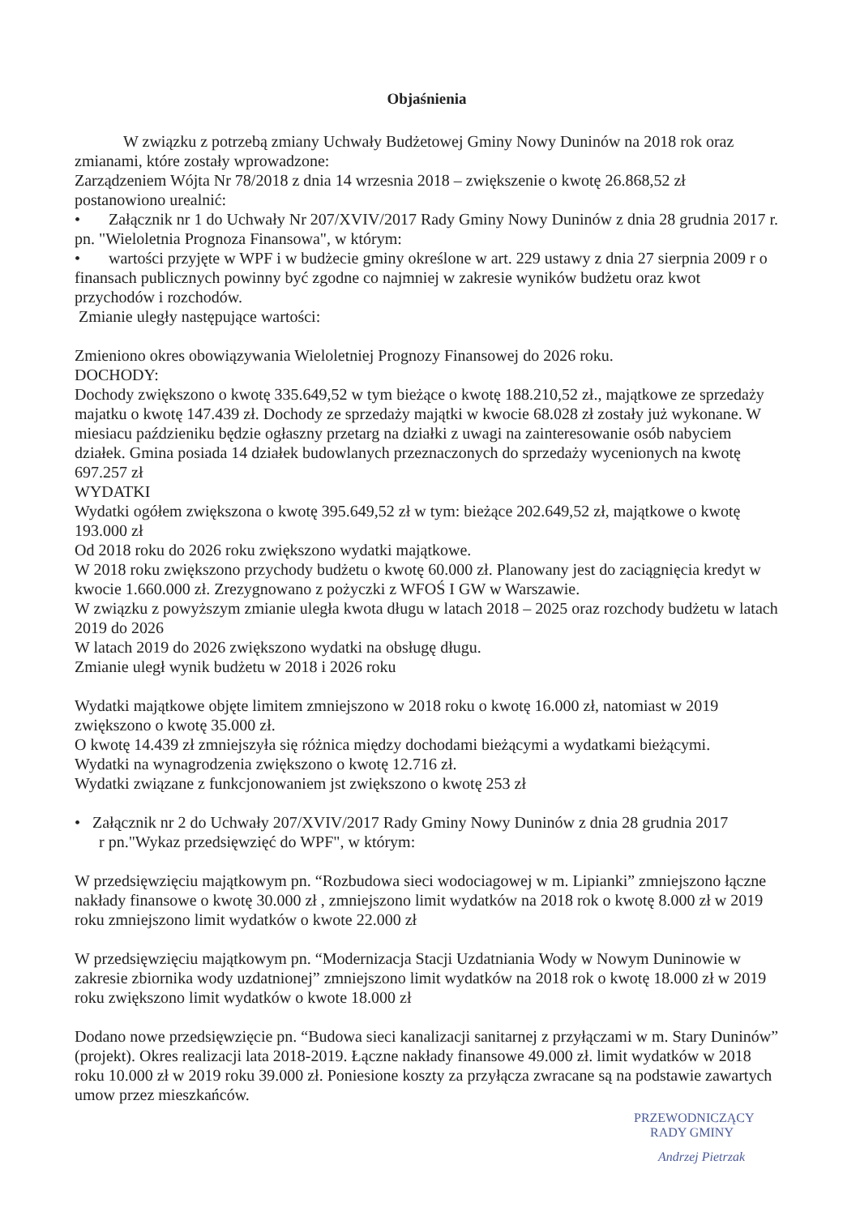Objaśnienia
W związku z potrzebą zmiany Uchwały Budżetowej Gminy Nowy Duninów na 2018 rok oraz zmianami, które zostały wprowadzone:
Zarządzeniem Wójta Nr 78/2018 z dnia 14 wrzesnia 2018 – zwiększenie o kwotę 26.868,52 zł postanowiono urealnić:
• Załącznik nr 1 do Uchwały Nr 207/XVIV/2017 Rady Gminy Nowy Duninów z dnia 28 grudnia 2017 r. pn. "Wieloletnia Prognoza Finansowa", w którym:
• wartości przyjęte w WPF i w budżecie gminy określone w art. 229 ustawy z dnia 27 sierpnia 2009 r o finansach publicznych powinny być zgodne co najmniej w zakresie wyników budżetu oraz kwot przychodów i rozchodów.
Zmianie uległy następujące wartości:
Zmieniono okres obowiązywania Wieloletniej Prognozy Finansowej do 2026 roku.
DOCHODY:
Dochody zwiększono o kwotę 335.649,52 w tym bieżące o kwotę 188.210,52 zł., majątkowe ze sprzedaży majatku o kwotę 147.439 zł. Dochody ze sprzedaży majątki w kwocie 68.028 zł zostały już wykonane. W miesiacu paździeniku będzie ogłaszny przetarg na działki z uwagi na zainteresowanie osób nabyciem działek. Gmina posiada 14 działek budowlanych przeznaczonych do sprzedaży wycenionych na kwotę 697.257 zł
WYDATKI
Wydatki ogółem zwiększona o kwotę 395.649,52 zł w tym: bieżące 202.649,52 zł, majątkowe o kwotę 193.000 zł
Od 2018 roku do 2026 roku zwiększono wydatki majątkowe.
W 2018 roku zwiększono przychody budżetu o kwotę 60.000 zł. Planowany jest do zaciągnięcia kredyt w kwocie 1.660.000 zł. Zrezygnowano z pożyczki z WFOŚ I GW w Warszawie.
W związku z powyższym zmianie uległa kwota długu w latach 2018 – 2025 oraz rozchody budżetu w latach 2019 do 2026
W latach 2019 do 2026 zwiększono wydatki na obsługę długu.
Zmianie uległ wynik budżetu w 2018 i 2026 roku
Wydatki majątkowe objęte limitem zmniejszono w 2018 roku o kwotę 16.000 zł, natomiast w 2019 zwiększono o kwotę 35.000 zł.
O kwotę 14.439 zł zmniejszyła się różnica między dochodami bieżącymi a wydatkami bieżącymi.
Wydatki na wynagrodzenia zwiększono o kwotę 12.716 zł.
Wydatki związane z funkcjonowaniem jst zwiększono o kwotę 253 zł
• Załącznik nr 2 do Uchwały 207/XVIV/2017 Rady Gminy Nowy Duninów z dnia 28 grudnia 2017
r pn."Wykaz przedsięwzięć do WPF", w którym:
W przedsięwzięciu majątkowym pn. “Rozbudowa sieci wodociagowej w m. Lipianki” zmniejszono łączne nakłady finansowe o kwotę 30.000 zł , zmniejszono limit wydatków na 2018 rok o kwotę 8.000 zł w 2019 roku zmniejszono limit wydatków o kwote 22.000 zł
W przedsięwzięciu majątkowym pn. “Modernizacja Stacji Uzdatniania Wody w Nowym Duninowie w zakresie zbiornika wody uzdatnionej” zmniejszono limit wydatków na 2018 rok o kwotę 18.000 zł w 2019 roku zwiększono limit wydatków o kwote 18.000 zł
Dodano nowe przedsięwzięcie pn. “Budowa sieci kanalizacji sanitarnej z przyłączami w m. Stary Duninów” (projekt). Okres realizacji lata 2018-2019. Łączne nakłady finansowe 49.000 zł. limit wydatków w 2018 roku 10.000 zł w 2019 roku 39.000 zł. Poniesione koszty za przyłącza zwracane są na podstawie zawartych umow przez mieszkańców.
PRZEWODNICZĄCY
RADY GMINY
Andrzej Pietrzak